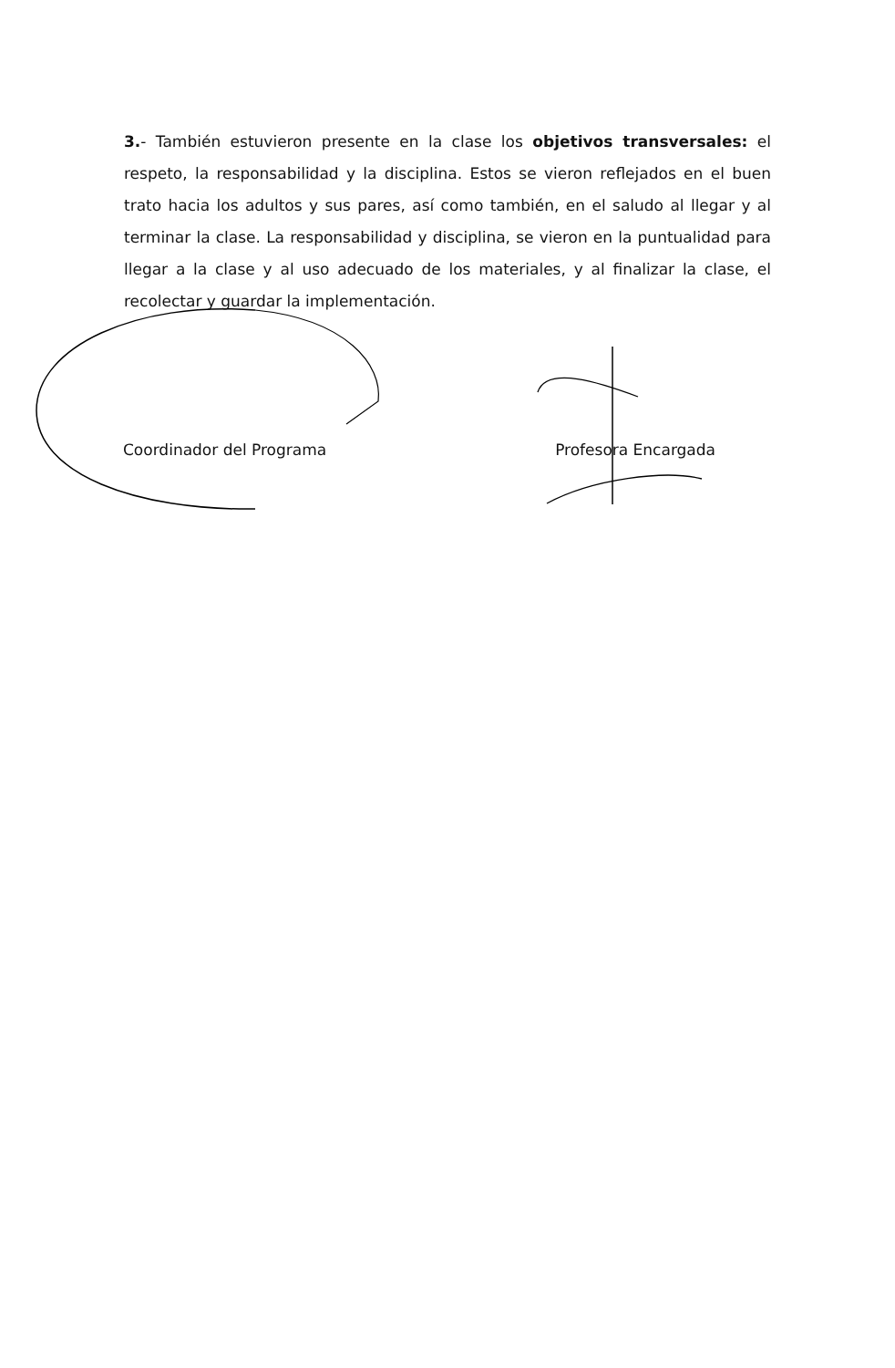3.- También estuvieron presente en la clase los objetivos transversales: el respeto, la responsabilidad y la disciplina. Estos se vieron reflejados en el buen trato hacia los adultos y sus pares, así como también, en el saludo al llegar y al terminar la clase. La responsabilidad y disciplina, se vieron en la puntualidad para llegar a la clase y al uso adecuado de los materiales, y al finalizar la clase, el recolectar y guardar la implementación.
Coordinador del Programa Profesora Encargada